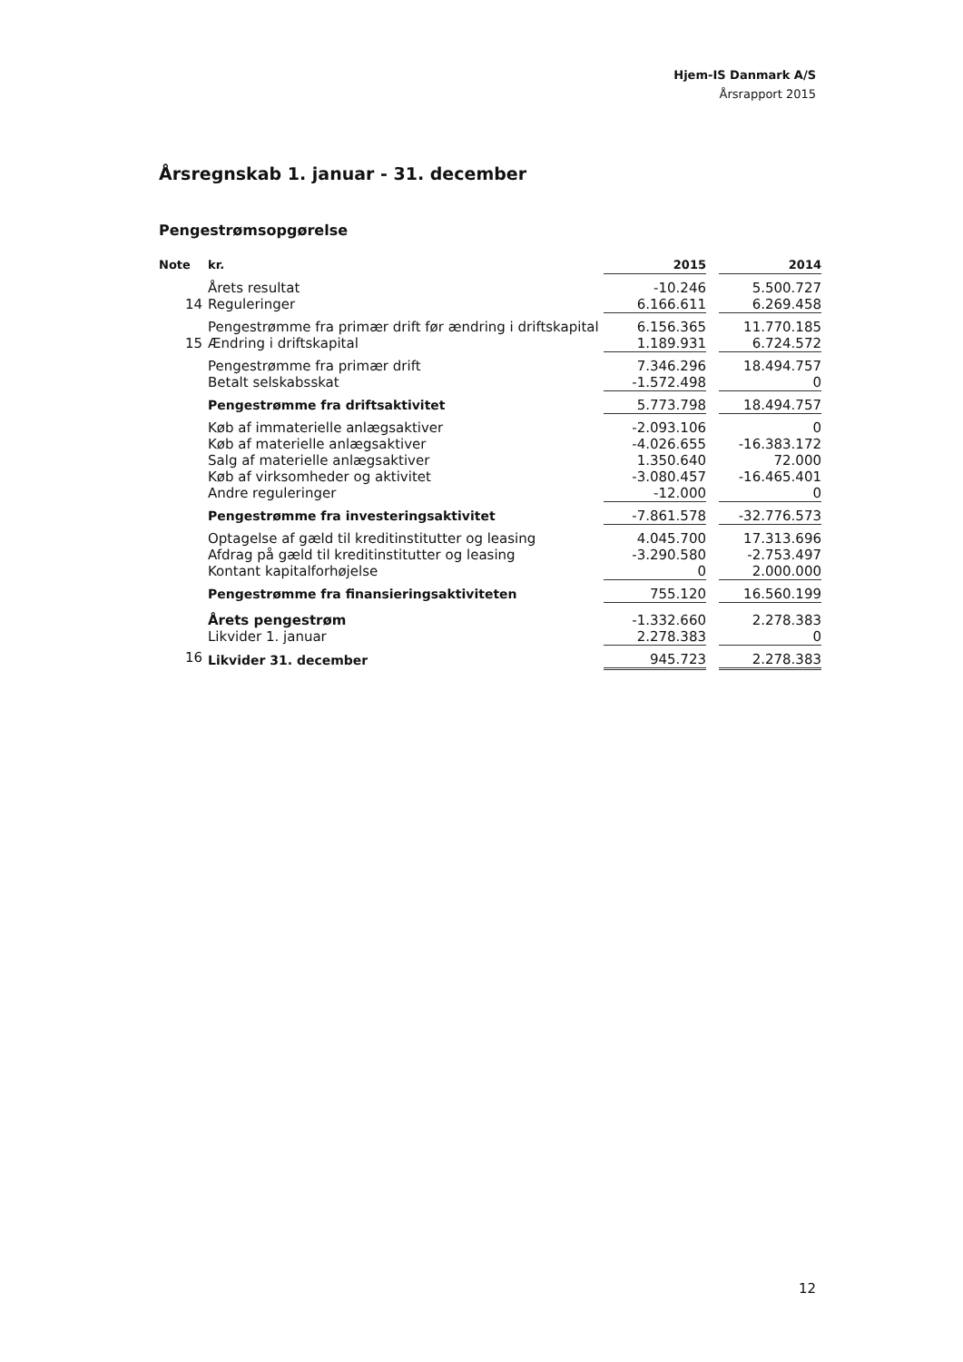Hjem-IS Danmark A/S
Årsrapport 2015
Årsregnskab 1. januar - 31. december
Pengestrømsopgørelse
| Note | kr. | 2015 | | 2014 |
| --- | --- | --- | --- | --- |
| | Årets resultat | -10.246 | | 5.500.727 |
| 14 | Reguleringer | 6.166.611 | | 6.269.458 |
| | Pengestrømme fra primær drift før ændring i driftskapital | 6.156.365 | | 11.770.185 |
| 15 | Ændring i driftskapital | 1.189.931 | | 6.724.572 |
| | Pengestrømme fra primær drift | 7.346.296 | | 18.494.757 |
| | Betalt selskabsskat | -1.572.498 | | 0 |
| | Pengestrømme fra driftsaktivitet | 5.773.798 | | 18.494.757 |
| | Køb af immaterielle anlægsaktiver | -2.093.106 | | 0 |
| | Køb af materielle anlægsaktiver | -4.026.655 | | -16.383.172 |
| | Salg af materielle anlægsaktiver | 1.350.640 | | 72.000 |
| | Køb af virksomheder og aktivitet | -3.080.457 | | -16.465.401 |
| | Andre reguleringer | -12.000 | | 0 |
| | Pengestrømme fra investeringsaktivitet | -7.861.578 | | -32.776.573 |
| | Optagelse af gæld til kreditinstitutter og leasing | 4.045.700 | | 17.313.696 |
| | Afdrag på gæld til kreditinstitutter og leasing | -3.290.580 | | -2.753.497 |
| | Kontant kapitalforhøjelse | 0 | | 2.000.000 |
| | Pengestrømme fra finansieringsaktiviteten | 755.120 | | 16.560.199 |
| | Årets pengestrøm | -1.332.660 | | 2.278.383 |
| | Likvider 1. januar | 2.278.383 | | 0 |
| 16 | Likvider 31. december | 945.723 | | 2.278.383 |
12